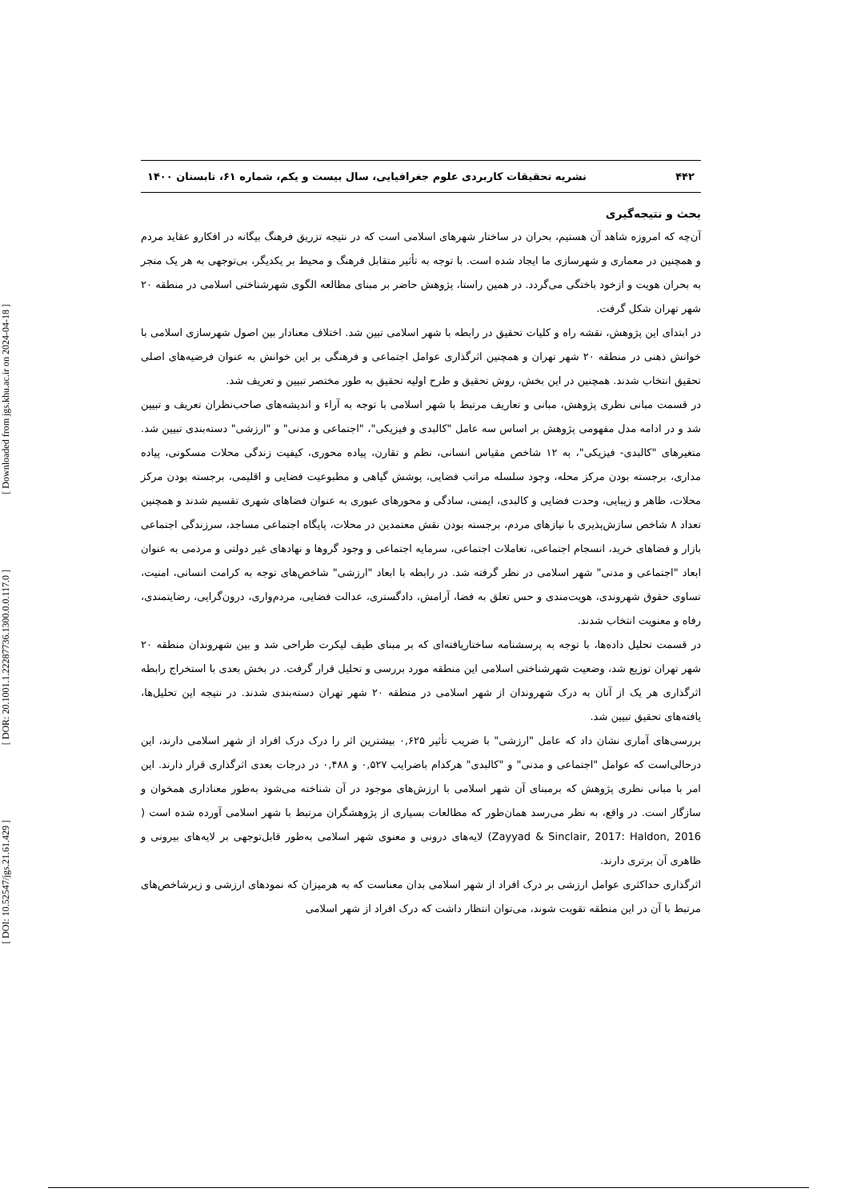[ Downloaded from jgs.khu.ac.ir on 2024-04-18 ]
[ DOR: 20.1001.1.22287736.1300.0.0.117.0 ]
[ DOI: 10.52547/jgs.21.61.429 ]
۴۴۲ نشریه تحقیقات کاربردی علوم جغرافیایی، سال بیست و یکم، شماره ۶۱، تابستان ۱۴۰۰
بحث و نتیجه‌گیری
آن‌چه که امروزه شاهد آن هستیم، بحران در ساختار شهرهای اسلامی است که در نتیجه تزریق فرهنگ بیگانه در افکارو عقاید مردم و همچنین در معماری و شهرسازی ما ایجاد شده است. با توجه به تأثیر متقابل فرهنگ و محیط بر یکدیگر، بی‌توجهی به هر یک منجر به بحران هویت و ازخود باختگی می‌گردد. در همین راستا، پژوهش حاضر بر مبنای مطالعه الگوی شهرشناختی اسلامی در منطقه ۲۰ شهر تهران شکل گرفت.
در ابتدای این پژوهش، نقشه راه و کلیات تحقیق در رابطه با شهر اسلامی تبین شد. اختلاف معنادار بین اصول شهرسازی اسلامی با خوانش ذهنی در منطقه ۲۰ شهر تهران و همچنین اثرگذاری عوامل اجتماعی و فرهنگی بر این خوانش به عنوان فرضیه‌های اصلی تحقیق انتخاب شدند. همچنین در این بخش، روش تحقیق و طرح اولیه تحقیق به طور مختصر تبیین و تعریف شد.
در قسمت مبانی نظری پژوهش، مبانی و تعاریف مرتبط با شهر اسلامی با توجه به آراء و اندیشه‌های صاحب‌نظران تعریف و تبیین شد و در ادامه مدل مفهومی پژوهش بر اساس سه عامل "کالبدی و فیزیکی"، "اجتماعی و مدنی" و "ارزشی" دسته‌بندی تبیین شد. متغیرهای "کالبدی- فیزیکی"، به ۱۲ شاخص مقیاس انسانی، نظم و تقارن، پیاده محوری، کیفیت زندگی محلات مسکونی، پیاده مداری، برجسته بودن مرکز محله، وجود سلسله مراتب فضایی، پوشش گیاهی و مطبوعیت فضایی و اقلیمی، برجسته بودن مرکز محلات، ظاهر و زیبایی، وحدت فضایی و کالبدی، ایمنی، سادگی و محورهای عبوری به عنوان فضاهای شهری تقسیم شدند و همچنین تعداد ۸ شاخص سازش‌پذیری با نیازهای مردم، برجسته بودن نقش معتمدین در محلات، پایگاه اجتماعی مساجد، سرزندگی اجتماعی بازار و فضاهای خرید، انسجام اجتماعی، تعاملات اجتماعی، سرمایه اجتماعی و وجود گروها و نهادهای غیر دولتی و مردمی به عنوان ابعاد "اجتماعی و مدنی" شهر اسلامی در نظر گرفته شد. در رابطه با ابعاد "ارزشی" شاخص‌های توجه به کرامت انسانی، امنیت، تساوی حقوق شهروندی، هویت‌مندی و حس تعلق به فضا، آرامش، دادگستری، عدالت فضایی، مردم‌واری، درون‌گرایی، رضایتمندی، رفاه و معنویت انتخاب شدند.
در قسمت تحلیل داده‌ها، با توجه به پرسشنامه ساختاریافته‌ای که بر مبنای طیف لیکرت طراحی شد و بین شهروندان منطقه ۲۰ شهر تهران توزیع شد، وضعیت شهرشناختی اسلامی این منطقه مورد بررسی و تحلیل قرار گرفت. در بخش بعدی با استخراج رابطه اثرگذاری هر یک از آنان به درک شهروندان از شهر اسلامی در منطقه ۲۰ شهر تهران دسته‌بندی شدند. در نتیجه این تحلیل‌ها، یافته‌های تحقیق تبیین شد.
بررسی‌های آماری نشان داد که عامل "ارزشی" با ضریب تأثیر ۰,۶۲۵ بیشترین اثر را درک درک افراد از شهر اسلامی دارند، این درحالی‌است که عوامل "اجتماعی و مدنی" و "کالبدی" هرکدام باضرایب ۰,۵۲۷ و ۰,۴۸۸ در درجات بعدی اثرگذاری قرار دارند. این امر با مبانی نظری پژوهش که برمبنای آن شهر اسلامی با ارزش‌های موجود در آن شناخته می‌شود به‌طور معناداری همخوان و سازگار است. در واقع، به نظر می‌رسد همان‌طور که مطالعات بسیاری از پژوهشگران مرتبط با شهر اسلامی آورده شده است ( Zayyad & Sinclair, 2017: Haldon, 2016) لایه‌های درونی و معنوی شهر اسلامی به‌طور قابل‌توجهی بر لایه‌های بیرونی و ظاهری آن برتری دارند.
اثرگذاری حداکثری عوامل ارزشی بر درک افراد از شهر اسلامی بدان معناست که به هرمیزان که نمودهای ارزشی و زیرشاخص‌های مرتبط با آن در این منطقه تقویت شوند، می‌توان انتظار داشت که درک افراد از شهر اسلامی